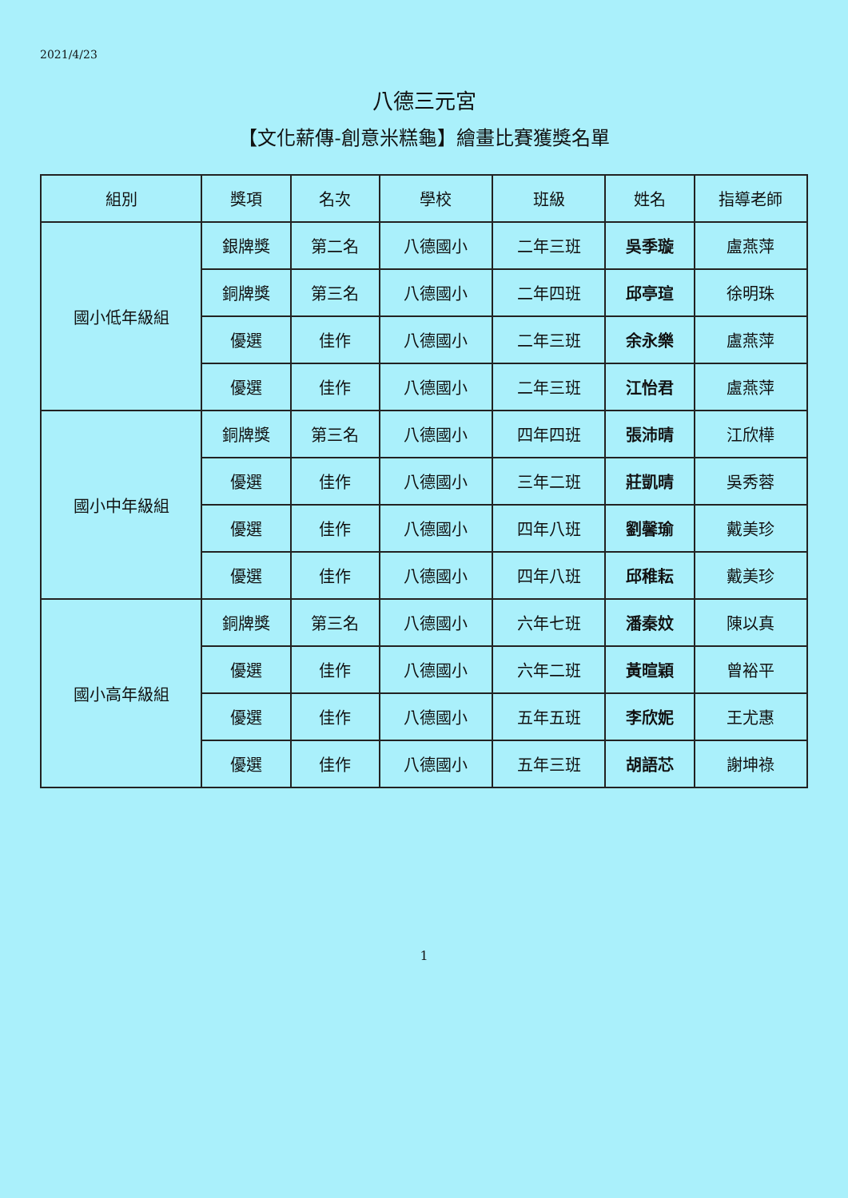2021/4/23
八德三元宮
【文化薪傳-創意米糕龜】繪畫比賽獲獎名單
| 組別 | 獎項 | 名次 | 學校 | 班級 | 姓名 | 指導老師 |
| --- | --- | --- | --- | --- | --- | --- |
| 國小低年級組 | 銀牌獎 | 第二名 | 八德國小 | 二年三班 | 吳季璇 | 盧燕萍 |
| | 銅牌獎 | 第三名 | 八德國小 | 二年四班 | 邱亭瑄 | 徐明珠 |
| | 優選 | 佳作 | 八德國小 | 二年三班 | 余永樂 | 盧燕萍 |
| | 優選 | 佳作 | 八德國小 | 二年三班 | 江怡君 | 盧燕萍 |
| 國小中年級組 | 銅牌獎 | 第三名 | 八德國小 | 四年四班 | 張沛晴 | 江欣樺 |
| | 優選 | 佳作 | 八德國小 | 三年二班 | 莊凱晴 | 吳秀蓉 |
| | 優選 | 佳作 | 八德國小 | 四年八班 | 劉馨瑜 | 戴美珍 |
| | 優選 | 佳作 | 八德國小 | 四年八班 | 邱稚耘 | 戴美珍 |
| 國小高年級組 | 銅牌獎 | 第三名 | 八德國小 | 六年七班 | 潘秦妏 | 陳以真 |
| | 優選 | 佳作 | 八德國小 | 六年二班 | 黃暄穎 | 曾裕平 |
| | 優選 | 佳作 | 八德國小 | 五年五班 | 李欣妮 | 王尤惠 |
| | 優選 | 佳作 | 八德國小 | 五年三班 | 胡語芯 | 謝坤祿 |
1